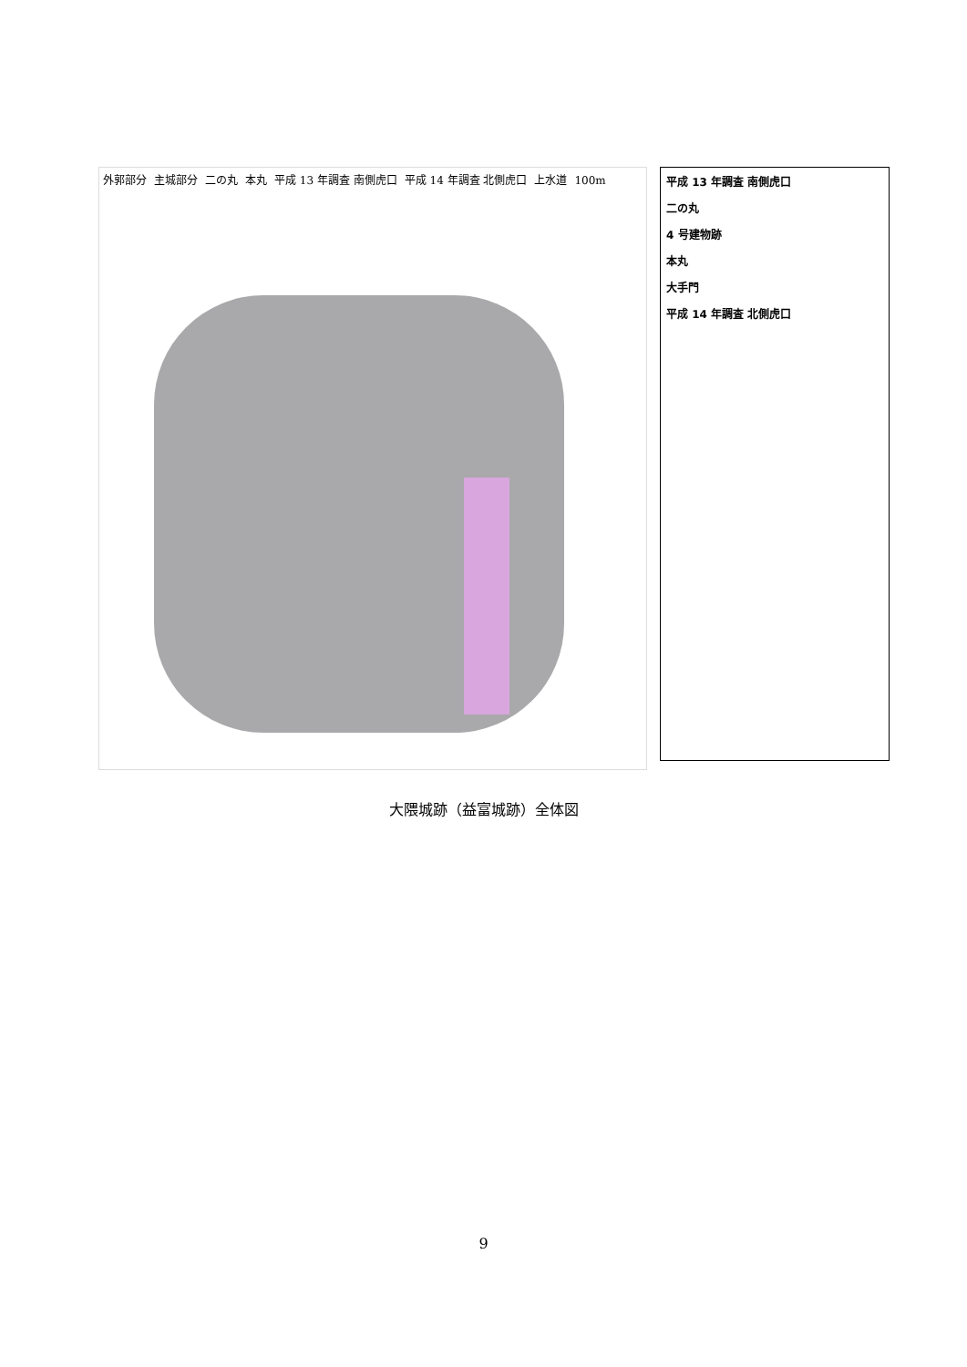外郭部分 主城部分 二の丸 本丸 平成 13 年調査 南側虎口 平成 14 年調査 北側虎口 上水道 100m
平成 13 年調査 南側虎口
二の丸
4 号建物跡
本丸
大手門
平成 14 年調査 北側虎口
大隈城跡（益富城跡）全体図
9